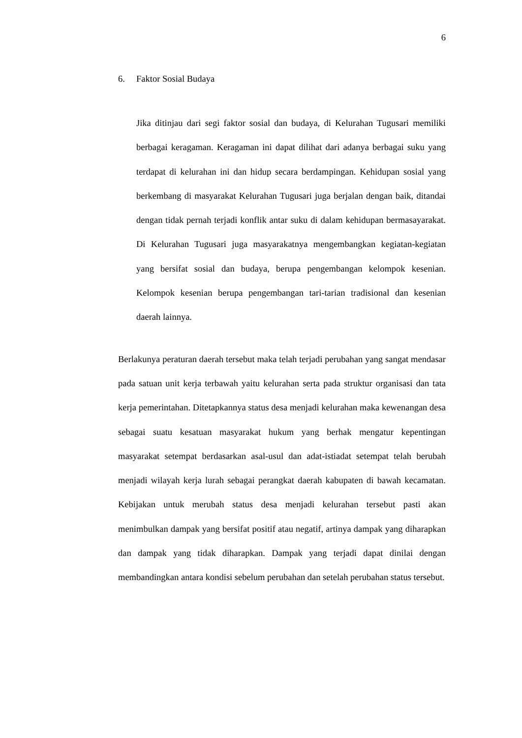6
6. Faktor Sosial Budaya
Jika ditinjau dari segi faktor sosial dan budaya, di Kelurahan Tugusari memiliki berbagai keragaman. Keragaman ini dapat dilihat dari adanya berbagai suku yang terdapat di kelurahan ini dan hidup secara berdampingan. Kehidupan sosial yang berkembang di masyarakat Kelurahan Tugusari juga berjalan dengan baik, ditandai dengan tidak pernah terjadi konflik antar suku di dalam kehidupan bermasayarakat. Di Kelurahan Tugusari juga masyarakatnya mengembangkan kegiatan-kegiatan yang bersifat sosial dan budaya, berupa pengembangan kelompok kesenian. Kelompok kesenian berupa pengembangan tari-tarian tradisional dan kesenian daerah lainnya.
Berlakunya peraturan daerah tersebut maka telah terjadi perubahan yang sangat mendasar pada satuan unit kerja terbawah yaitu kelurahan serta pada struktur organisasi dan tata kerja pemerintahan. Ditetapkannya status desa menjadi kelurahan maka kewenangan desa sebagai suatu kesatuan masyarakat hukum yang berhak mengatur kepentingan masyarakat setempat berdasarkan asal-usul dan adat-istiadat setempat telah berubah menjadi wilayah kerja lurah sebagai perangkat daerah kabupaten di bawah kecamatan. Kebijakan untuk merubah status desa menjadi kelurahan tersebut pasti akan menimbulkan dampak yang bersifat positif atau negatif, artinya dampak yang diharapkan dan dampak yang tidak diharapkan. Dampak yang terjadi dapat dinilai dengan membandingkan antara kondisi sebelum perubahan dan setelah perubahan status tersebut.